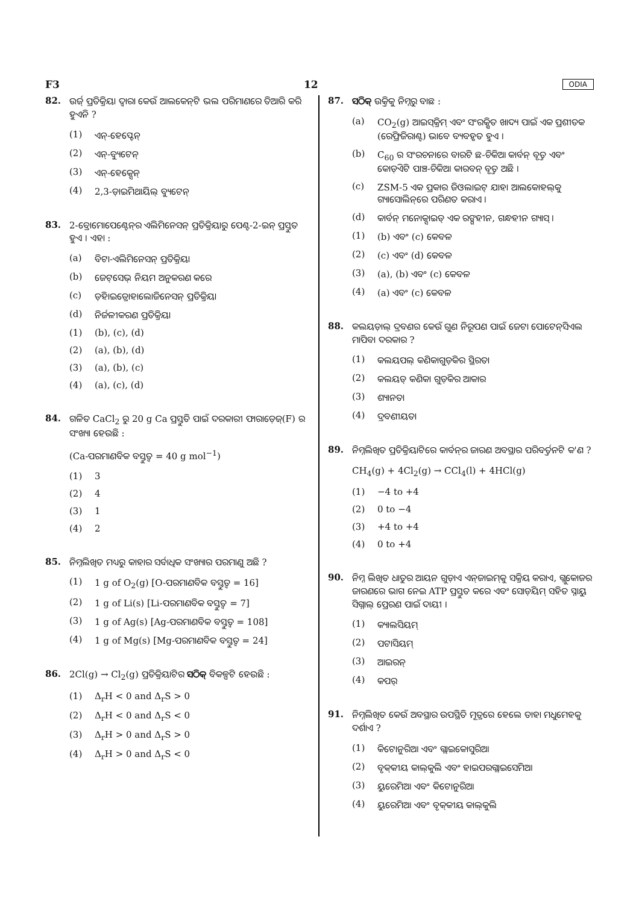F3 12 ODIA
82.
ଉର୍ଜ୍ ପ୍ରତିକ୍ରିୟା ଦ୍ୱାରା କେଉଁ ଆଲକେନ୍‌ଟି ଭଲ ପରିମାଣରେ ତିଆରି କରି ହୁଏନି ?
(1) ଏନ୍-ହେପ୍ଟେନ୍
(2) ଏନ୍-ବ୍ୟୁଟେନ୍
(3) ଏନ୍-ହେକ୍ସେନ୍
(4) 2,3-ଡ଼ାଇମିଥାୟିଲ୍ ବ୍ୟୁଟେନ୍
83.
2-ବ୍ରୋମୋପେଣ୍ଟେନ୍‌ର ଏଲିମିନେସନ୍ ପ୍ରତିକ୍ରିୟାରୁ ପେଣ୍ଟ-2-ଇନ୍ ପ୍ରସ୍ତୁତ ହୁଏ । ଏହା :
(a) ବିଟା-ଏଲିମିନେସନ୍ ପ୍ରତିକ୍ରିୟା
(b) ଜେଟ୍‌ସେଭ୍ ନିୟମ ଅନୁକରଣ କରେ
(c) ଡ଼ିହାଇଡ୍ରୋହାଲୋଜିନେସନ୍ ପ୍ରତିକ୍ରିୟା
(d) ନିର୍ଜଳୀକରଣ ପ୍ରତିକ୍ରିୟା
(1) (b), (c), (d)
(2) (a), (b), (d)
(3) (a), (b), (c)
(4) (a), (c), (d)
84.
ଗଳିତ CaCl<sub>2</sub> ରୁ 20 g Ca ପ୍ରସ୍ତୁତି ପାଇଁ ଦରକାରୀ ଫାରାଡ଼େଜ୍(F) ର ସଂଖ୍ୟା ହେଉଛି :
(Ca-ପରମାଣବିକ ବସ୍ତୁତ୍ୱ = 40 g mol<sup>−1</sup>)
(1) 3
(2) 4
(3) 1
(4) 2
85.
ନିମ୍ନଲିଖିତ ମଧ୍ୟରୁ କାହାର ସର୍ବାଧିକ ସଂଖ୍ୟାର ପରମାଣୁ ଅଛି ?
(1) 1 g of O<sub>2</sub>(g) [O-ପରମାଣବିକ ବସ୍ତୁତ୍ୱ = 16]
(2) 1 g of Li(s) [Li-ପରମାଣବିକ ବସ୍ତୁତ୍ୱ = 7]
(3) 1 g of Ag(s) [Ag-ପରମାଣବିକ ବସ୍ତୁତ୍ୱ = 108]
(4) 1 g of Mg(s) [Mg-ପରମାଣବିକ ବସ୍ତୁତ୍ୱ = 24]
86.
2Cl(g) → Cl<sub>2</sub>(g) ପ୍ରତିକ୍ରିୟାଟିର ସଠିକ୍ ବିକଳ୍ପଟି ହେଉଛି :
(1) Δ<sub>r</sub>H < 0 and Δ<sub>r</sub>S > 0
(2) Δ<sub>r</sub>H < 0 and Δ<sub>r</sub>S < 0
(3) Δ<sub>r</sub>H > 0 and Δ<sub>r</sub>S > 0
(4) Δ<sub>r</sub>H > 0 and Δ<sub>r</sub>S < 0
87.
ସଠିକ୍ ଉକ୍ତିକୁ ନିମ୍ନରୁ ବାଛ :
(a) CO<sub>2</sub>(g) ଆଇସ୍‌କ୍ରିମ୍ ଏବଂ ସଂରକ୍ଷିତ ଖାଦ୍ୟ ପାଇଁ ଏକ ପ୍ରଶୀତକ (ରେଫ୍ରିଜିରାଣ୍ଟ) ଭାବେ ବ୍ୟବହୃତ ହୁଏ ।
(b) C<sub>60</sub> ର ସଂରଚନାରେ ବାରଟି ଛ-ଚିକିଆ କାର୍ବନ୍ ବୃତ୍ତ ଏବଂ କୋଡ଼ିଏଟି ପାଞ୍ଚ-ଚିକିଆ କାରବନ୍ ବୃତ୍ତ ଅଛି ।
(c) ZSM-5 ଏକ ପ୍ରକାର ଜିଓଲାଇଟ୍ ଯାହା ଆଲକୋହଲ୍‌କୁ ଗ୍ୟାସୋଲିନ୍‌ରେ ପରିଣତ କରାଏ ।
(d) କାର୍ବନ୍ ମନୋକ୍ସାଇଡ୍ ଏକ ରଙ୍ଗହୀନ, ଗନ୍ଧହୀନ ଗ୍ୟାସ୍ ।
(1) (b) ଏବଂ (c) କେବଳ
(2) (c) ଏବଂ (d) କେବଳ
(3) (a), (b) ଏବଂ (c) କେବଳ
(4) (a) ଏବଂ (c) କେବଳ
88.
କଲୟଡ଼ାଲ୍ ଦ୍ରବଣର କେଉଁ ଗୁଣ ନିରୂପଣ ପାଇଁ ଜେଟା ପୋଟେନ୍‌ସିଏଲ ମାପିବା ଦରକାର ?
(1) କଲୟପଲ୍ କଣିକାଗୁଡ଼ିକର ସ୍ଥିରତା
(2) କଲୟଡ୍ କଣିକା ଗୁଡ଼ିକର ଆକାର
(3) ଶ୍ୟାନତା
(4) ଦ୍ରବଣୀୟତା
89.
ନିମ୍ନଲିଖିତ ପ୍ରତିକ୍ରିୟାଟିରେ କାର୍ବନ୍‌ର ଜାରଣ ଅବସ୍ଥାର ପରିବର୍ତ୍ତନଟି କ'ଣ ?
CH<sub>4</sub>(g) + 4Cl<sub>2</sub>(g) → CCl<sub>4</sub>(l) + 4HCl(g)
(1) −4 to +4
(2) 0 to −4
(3) +4 to +4
(4) 0 to +4
90.
ନିମ୍ନ ଲିଖିତ ଧାତୁର ଆୟନ ଗୁଡ଼ାଏ ଏନ୍‌ଜାଇମ୍‌କୁ ସକ୍ରିୟ କରାଏ, ଗ୍ଲୁକୋଜର ଜାରଣରେ ଭାଗ ନେଇ ATP ପ୍ରସ୍ତୁତ କରେ ଏବଂ ସୋଡ଼ିୟମ୍ ସହିତ ସ୍ନାୟୁ ସିଗ୍ନାଲ୍ ପ୍ରେରଣ ପାଇଁ ଦାୟୀ ।
(1) କ୍ୟାଲସିୟମ୍
(2) ପଟାସିୟମ୍
(3) ଆଇରନ୍
(4) କପର୍
91.
ନିମ୍ନଲିଖିତ କେଉଁ ଅବସ୍ଥାର ଉପସ୍ଥିତି ମୂତ୍ରରେ ହେଲେ ତାହା ମଧୁମେହକୁ ଦର୍ଶାଏ ?
(1) କିଟୋନୁରିଆ ଏବଂ ଗ୍ଲାଇକୋସୁରିଆ
(2) ବୃକ୍‌କୀୟ କାଲ୍‌କୁଲି ଏବଂ ହାଇପରଗ୍ଲାଇସେମିଆ
(3) ୟୁରେମିଆ ଏବଂ କିଟୋନୁରିଆ
(4) ୟୁରେମିଆ ଏବଂ ବୃକ୍‌କୀୟ କାଲ୍‌କୁଲି